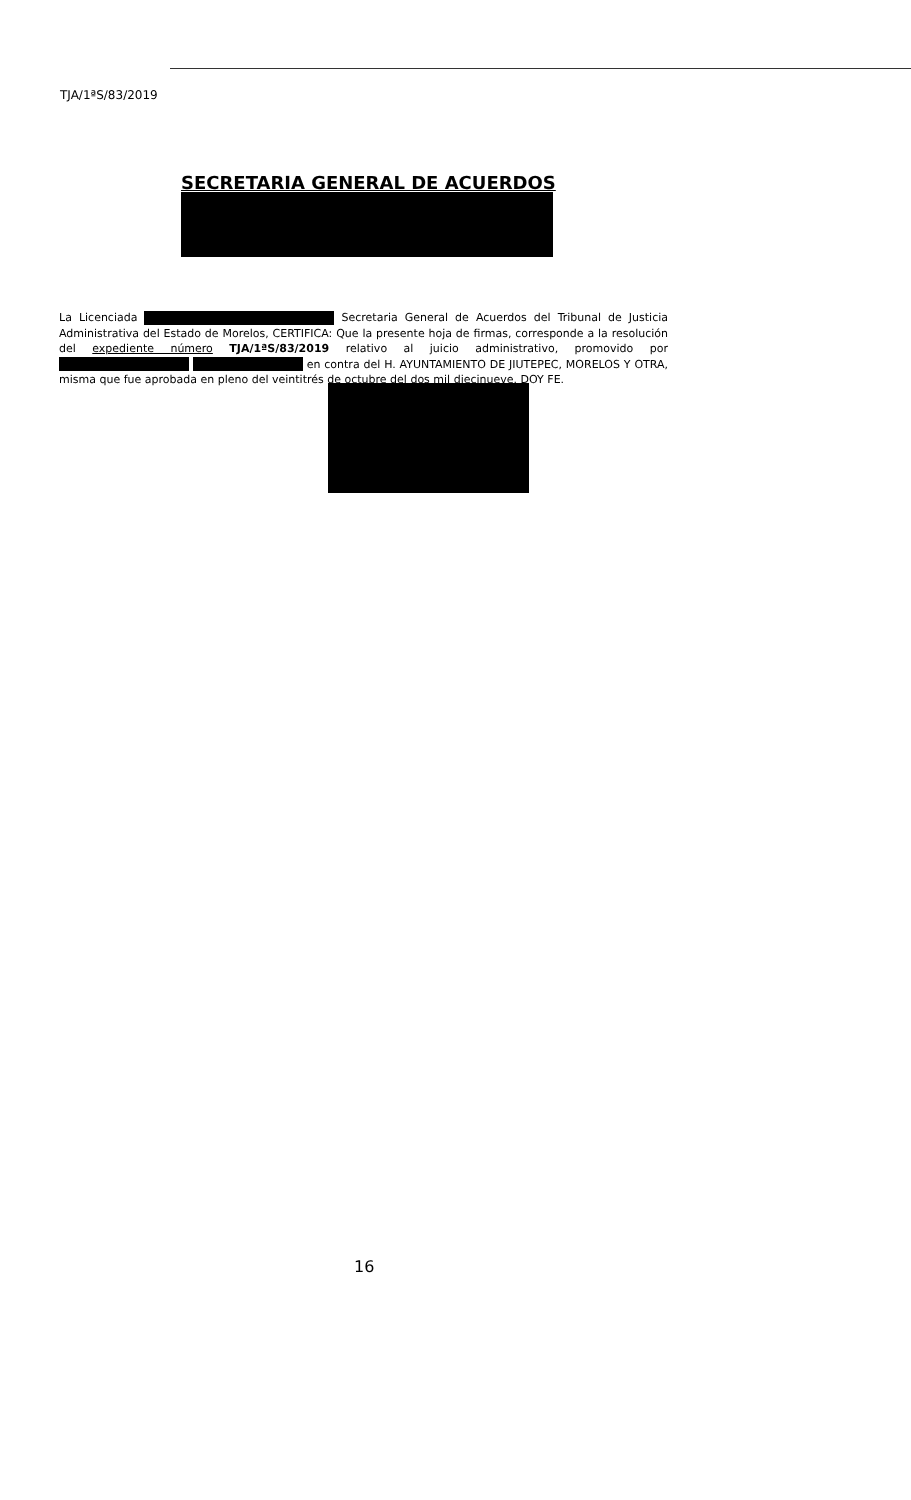TJA/1ªS/83/2019
SECRETARIA GENERAL DE ACUERDOS
La Licenciada Secretaria General de Acuerdos del Tribunal de Justicia Administrativa del Estado de Morelos, CERTIFICA: Que la presente hoja de firmas, corresponde a la resolución del expediente número TJA/1ªS/83/2019 relativo al juicio administrativo, promovido por en contra del H. AYUNTAMIENTO DE JIUTEPEC, MORELOS Y OTRA, misma que fue aprobada en pleno del veintitrés de octubre del dos mil diecinueve. DOY FE.
16